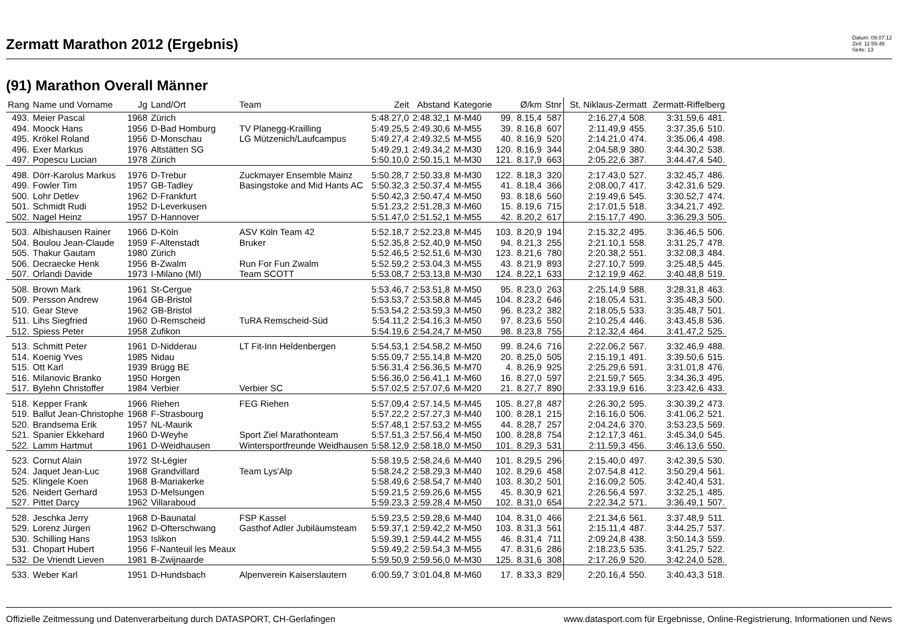Zermatt Marathon 2012 (Ergebnis)
Datum: 09.07.12
Zeit: 11:55:48
Seite: 13
(91) Marathon Overall Männer
| Rang | Name und Vorname | Jg | Land/Ort | Team | Zeit | Abstand | Kategorie | | Ø/km | Stnr | St. Niklaus-Zermatt | | Zermatt-Riffelberg | |
| --- | --- | --- | --- | --- | --- | --- | --- | --- | --- | --- | --- | --- | --- | --- |
| 493. | Meier Pascal | 1968 | Zürich | | 5:48.27,0 | 2:48.32,1 | M-M40 | 99. | 8.15,4 | 587 | 2:16.27,4 | 508. | 3:31.59,6 | 481. |
| 494. | Moock Hans | 1956 | D-Bad Homburg | TV Planegg-Krailling | 5:49.25,5 | 2:49.30,6 | M-M55 | 39. | 8.16,8 | 607 | 2:11.49,9 | 455. | 3:37.35,6 | 510. |
| 495. | Krökel Roland | 1956 | D-Monschau | LG Mützenich/Laufcampus | 5:49.27,4 | 2:49.32,5 | M-M55 | 40. | 8.16,9 | 520 | 2:14.21,0 | 474. | 3:35.06,4 | 498. |
| 496. | Exer Markus | 1976 | Altstätten SG | | 5:49.29,1 | 2:49.34,2 | M-M30 | 120. | 8.16,9 | 344 | 2:04.58,9 | 380. | 3:44.30,2 | 538. |
| 497. | Popescu Lucian | 1978 | Zürich | | 5:50.10,0 | 2:50.15,1 | M-M30 | 121. | 8.17,9 | 663 | 2:05.22,6 | 387. | 3:44.47,4 | 540. |
| 498. | Dörr-Karolus Markus | 1976 | D-Trebur | Zuckmayer Ensemble Mainz | 5:50.28,7 | 2:50.33,8 | M-M30 | 122. | 8.18,3 | 320 | 2:17.43,0 | 527. | 3:32.45,7 | 486. |
| 499. | Fowler Tim | 1957 | GB-Tadley | Basingstoke and Mid Hants AC | 5:50.32,3 | 2:50.37,4 | M-M55 | 41. | 8.18,4 | 366 | 2:08.00,7 | 417. | 3:42.31,6 | 529. |
| 500. | Lohr Detlev | 1962 | D-Frankfurt | | 5:50.42,3 | 2:50.47,4 | M-M50 | 93. | 8.18,6 | 560 | 2:19.49,6 | 545. | 3:30.52,7 | 474. |
| 501. | Schmidt Rudi | 1952 | D-Leverkusen | | 5:51.23,2 | 2:51.28,3 | M-M60 | 15. | 8.19,6 | 715 | 2:17.01,5 | 518. | 3:34.21,7 | 492. |
| 502. | Nagel Heinz | 1957 | D-Hannover | | 5:51.47,0 | 2:51.52,1 | M-M55 | 42. | 8.20,2 | 617 | 2:15.17,7 | 490. | 3:36.29,3 | 505. |
| 503. | Albishausen Rainer | 1966 | D-Köln | ASV Köln Team 42 | 5:52.18,7 | 2:52.23,8 | M-M45 | 103. | 8.20,9 | 194 | 2:15.32,2 | 495. | 3:36.46,5 | 506. |
| 504. | Boulou Jean-Claude | 1959 | F-Altenstadt | Bruker | 5:52.35,8 | 2:52.40,9 | M-M50 | 94. | 8.21,3 | 255 | 2:21.10,1 | 558. | 3:31.25,7 | 478. |
| 505. | Thakur Gautam | 1980 | Zürich | | 5:52.46,5 | 2:52.51,6 | M-M30 | 123. | 8.21,6 | 780 | 2:20.38,2 | 551. | 3:32.08,3 | 484. |
| 506. | Decraecke Henk | 1956 | B-Zwalm | Run For Fun Zwalm | 5:52.59,2 | 2:53.04,3 | M-M55 | 43. | 8.21,9 | 893 | 2:27.10,7 | 599. | 3:25.48,5 | 445. |
| 507. | Orlandi Davide | 1973 | I-Milano (MI) | Team SCOTT | 5:53.08,7 | 2:53.13,8 | M-M30 | 124. | 8.22,1 | 633 | 2:12.19,9 | 462. | 3:40.48,8 | 519. |
| 508. | Brown Mark | 1961 | St-Cergue | | 5:53.46,7 | 2:53.51,8 | M-M50 | 95. | 8.23,0 | 263 | 2:25.14,9 | 588. | 3:28.31,8 | 463. |
| 509. | Persson Andrew | 1964 | GB-Bristol | | 5:53.53,7 | 2:53.58,8 | M-M45 | 104. | 8.23,2 | 646 | 2:18.05,4 | 531. | 3:35.48,3 | 500. |
| 510. | Gear Steve | 1962 | GB-Bristol | | 5:53.54,2 | 2:53.59,3 | M-M50 | 96. | 8.23,2 | 382 | 2:18.05,5 | 533. | 3:35.48,7 | 501. |
| 511. | Lihs Siegfried | 1960 | D-Remscheid | TuRA Remscheid-Süd | 5:54.11,2 | 2:54.16,3 | M-M50 | 97. | 8.23,6 | 550 | 2:10.25,4 | 446. | 3:43.45,8 | 536. |
| 512. | Spiess Peter | 1958 | Zufikon | | 5:54.19,6 | 2:54.24,7 | M-M50 | 98. | 8.23,8 | 755 | 2:12.32,4 | 464. | 3:41.47,2 | 525. |
| 513. | Schmitt Peter | 1961 | D-Nidderau | LT Fit-Inn Heldenbergen | 5:54.53,1 | 2:54.58,2 | M-M50 | 99. | 8.24,6 | 716 | 2:22.06,2 | 567. | 3:32.46,9 | 488. |
| 514. | Koenig Yves | 1985 | Nidau | | 5:55.09,7 | 2:55.14,8 | M-M20 | 20. | 8.25,0 | 505 | 2:15.19,1 | 491. | 3:39.50,6 | 515. |
| 515. | Ott Karl | 1939 | Brügg BE | | 5:56.31,4 | 2:56.36,5 | M-M70 | 4. | 8.26,9 | 925 | 2:25.29,6 | 591. | 3:31.01,8 | 476. |
| 516. | Milanovic Branko | 1950 | Horgen | | 5:56.36,0 | 2:56.41,1 | M-M60 | 16. | 8.27,0 | 597 | 2:21.59,7 | 565. | 3:34.36,3 | 495. |
| 517. | Bylehn Christoffer | 1984 | Verbier | Verbier SC | 5:57.02,5 | 2:57.07,6 | M-M20 | 21. | 8.27,7 | 890 | 2:33.19,9 | 616. | 3:23.42,6 | 433. |
| 518. | Kepper Frank | 1966 | Riehen | FEG Riehen | 5:57.09,4 | 2:57.14,5 | M-M45 | 105. | 8.27,8 | 487 | 2:26.30,2 | 595. | 3:30.39,2 | 473. |
| 519. | Ballut Jean-Christophe | 1968 | F-Strasbourg | | 5:57.22,2 | 2:57.27,3 | M-M40 | 100. | 8.28,1 | 215 | 2:16.16,0 | 506. | 3:41.06,2 | 521. |
| 520. | Brandsema Erik | 1957 | NL-Maurik | | 5:57.48,1 | 2:57.53,2 | M-M55 | 44. | 8.28,7 | 257 | 2:04.24,6 | 370. | 3:53.23,5 | 569. |
| 521. | Spanier Ekkehard | 1960 | D-Weyhe | Sport Ziel Marathonteam | 5:57.51,3 | 2:57.56,4 | M-M50 | 100. | 8.28,8 | 754 | 2:12.17,3 | 461. | 3:45.34,0 | 545. |
| 522. | Lamm Hartmut | 1961 | D-Weidhausen | Wintersportfreunde Weidhausen | 5:58.12,9 | 2:58.18,0 | M-M50 | 101. | 8.29,3 | 531 | 2:11.59,3 | 456. | 3:46.13,6 | 550. |
| 523. | Cornut Alain | 1972 | St-Légier | | 5:58.19,5 | 2:58.24,6 | M-M40 | 101. | 8.29,5 | 296 | 2:15.40,0 | 497. | 3:42.39,5 | 530. |
| 524. | Jaquet Jean-Luc | 1968 | Grandvillard | Team Lys'Alp | 5:58.24,2 | 2:58.29,3 | M-M40 | 102. | 8.29,6 | 458 | 2:07.54,8 | 412. | 3:50.29,4 | 561. |
| 525. | Klingele Koen | 1968 | B-Mariakerke | | 5:58.49,6 | 2:58.54,7 | M-M40 | 103. | 8.30,2 | 501 | 2:16.09,2 | 505. | 3:42.40,4 | 531. |
| 526. | Neidert Gerhard | 1953 | D-Melsungen | | 5:59.21,5 | 2:59.26,6 | M-M55 | 45. | 8.30,9 | 621 | 2:26.56,4 | 597. | 3:32.25,1 | 485. |
| 527. | Pittet Darcy | 1962 | Villaraboud | | 5:59.23,3 | 2:59.28,4 | M-M50 | 102. | 8.31,0 | 654 | 2:22.34,2 | 571. | 3:36.49,1 | 507. |
| 528. | Jeschka Jerry | 1968 | D-Baunatal | FSP Kassel | 5:59.23,5 | 2:59.28,6 | M-M40 | 104. | 8.31,0 | 466 | 2:21.34,6 | 561. | 3:37.48,9 | 511. |
| 529. | Lorenz Jürgen | 1962 | D-Ofterschwang | Gasthof Adler Jubiläumsteam | 5:59.37,1 | 2:59.42,2 | M-M50 | 103. | 8.31,3 | 561 | 2:15.11,4 | 487. | 3:44.25,7 | 537. |
| 530. | Schilling Hans | 1953 | Islikon | | 5:59.39,1 | 2:59.44,2 | M-M55 | 46. | 8.31,4 | 711 | 2:09.24,8 | 438. | 3:50.14,3 | 559. |
| 531. | Chopart Hubert | 1956 | F-Nanteuil les Meaux | | 5:59.49,2 | 2:59.54,3 | M-M55 | 47. | 8.31,6 | 286 | 2:18.23,5 | 535. | 3:41.25,7 | 522. |
| 532. | De Vriendt Lieven | 1981 | B-Zwijnaarde | | 5:59.50,9 | 2:59.56,0 | M-M30 | 125. | 8.31,6 | 308 | 2:17.26,9 | 520. | 3:42.24,0 | 528. |
| 533. | Weber Karl | 1951 | D-Hundsbach | Alpenverein Kaiserslautern | 6:00.59,7 | 3:01.04,8 | M-M60 | 17. | 8.33,3 | 829 | 2:20.16,4 | 550. | 3:40.43,3 | 518. |
Offizielle Zeitmessung und Datenverarbeitung durch DATASPORT, CH-Gerlafingen www.datasport.com für Ergebnisse, Online-Registrierung, Informationen und News